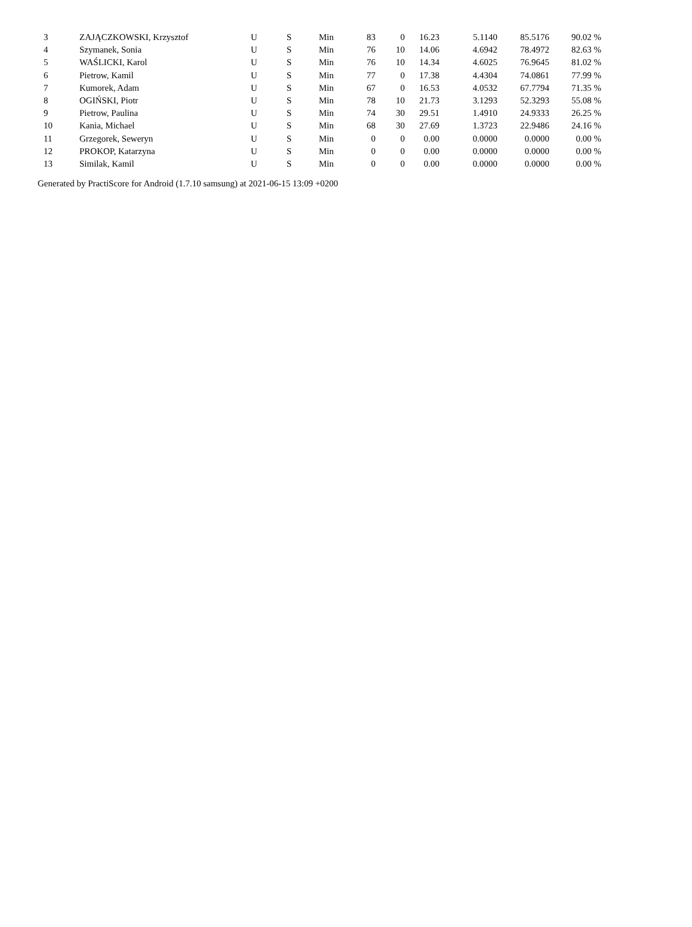| 3 | ZAJĄCZKOWSKI, Krzysztof | U | S | Min | 83 | 0 | 16.23 | 5.1140 | 85.5176 | 90.02 % |
| 4 | Szymanek, Sonia | U | S | Min | 76 | 10 | 14.06 | 4.6942 | 78.4972 | 82.63 % |
| 5 | WAŚLICKI, Karol | U | S | Min | 76 | 10 | 14.34 | 4.6025 | 76.9645 | 81.02 % |
| 6 | Pietrow, Kamil | U | S | Min | 77 | 0 | 17.38 | 4.4304 | 74.0861 | 77.99 % |
| 7 | Kumorek, Adam | U | S | Min | 67 | 0 | 16.53 | 4.0532 | 67.7794 | 71.35 % |
| 8 | OGIŃSKI, Piotr | U | S | Min | 78 | 10 | 21.73 | 3.1293 | 52.3293 | 55.08 % |
| 9 | Pietrow, Paulina | U | S | Min | 74 | 30 | 29.51 | 1.4910 | 24.9333 | 26.25 % |
| 10 | Kania, Michael | U | S | Min | 68 | 30 | 27.69 | 1.3723 | 22.9486 | 24.16 % |
| 11 | Grzegorek, Seweryn | U | S | Min | 0 | 0 | 0.00 | 0.0000 | 0.0000 | 0.00 % |
| 12 | PROKOP, Katarzyna | U | S | Min | 0 | 0 | 0.00 | 0.0000 | 0.0000 | 0.00 % |
| 13 | Similak, Kamil | U | S | Min | 0 | 0 | 0.00 | 0.0000 | 0.0000 | 0.00 % |
Generated by PractiScore for Android (1.7.10 samsung) at 2021-06-15 13:09 +0200